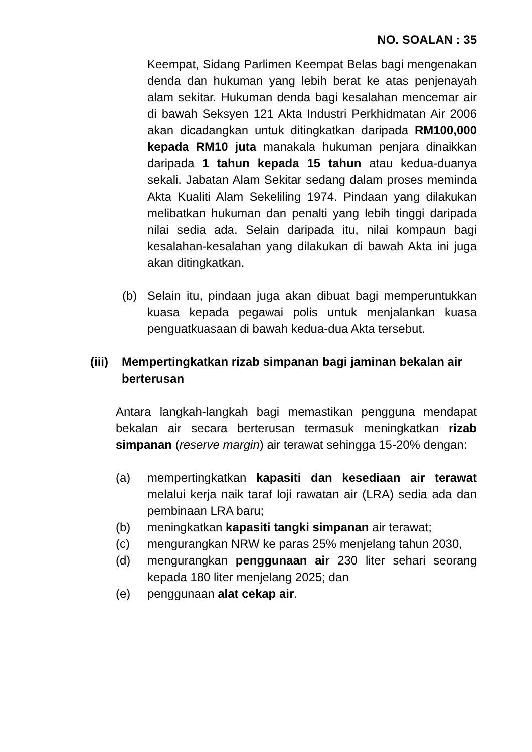NO. SOALAN : 35
Keempat, Sidang Parlimen Keempat Belas bagi mengenakan denda dan hukuman yang lebih berat ke atas penjenayah alam sekitar. Hukuman denda bagi kesalahan mencemar air di bawah Seksyen 121 Akta Industri Perkhidmatan Air 2006 akan dicadangkan untuk ditingkatkan daripada RM100,000 kepada RM10 juta manakala hukuman penjara dinaikkan daripada 1 tahun kepada 15 tahun atau kedua-duanya sekali. Jabatan Alam Sekitar sedang dalam proses meminda Akta Kualiti Alam Sekeliling 1974. Pindaan yang dilakukan melibatkan hukuman dan penalti yang lebih tinggi daripada nilai sedia ada. Selain daripada itu, nilai kompaun bagi kesalahan-kesalahan yang dilakukan di bawah Akta ini juga akan ditingkatkan.
(b) Selain itu, pindaan juga akan dibuat bagi memperuntukkan kuasa kepada pegawai polis untuk menjalankan kuasa penguatkuasaan di bawah kedua-dua Akta tersebut.
(iii)
Mempertingkatkan rizab simpanan bagi jaminan bekalan air berterusan
Antara langkah-langkah bagi memastikan pengguna mendapat bekalan air secara berterusan termasuk meningkatkan rizab simpanan (reserve margin) air terawat sehingga 15-20% dengan:
(a) mempertingkatkan kapasiti dan kesediaan air terawat melalui kerja naik taraf loji rawatan air (LRA) sedia ada dan pembinaan LRA baru;
(b) meningkatkan kapasiti tangki simpanan air terawat;
(c) mengurangkan NRW ke paras 25% menjelang tahun 2030,
(d) mengurangkan penggunaan air 230 liter sehari seorang kepada 180 liter menjelang 2025; dan
(e) penggunaan alat cekap air.